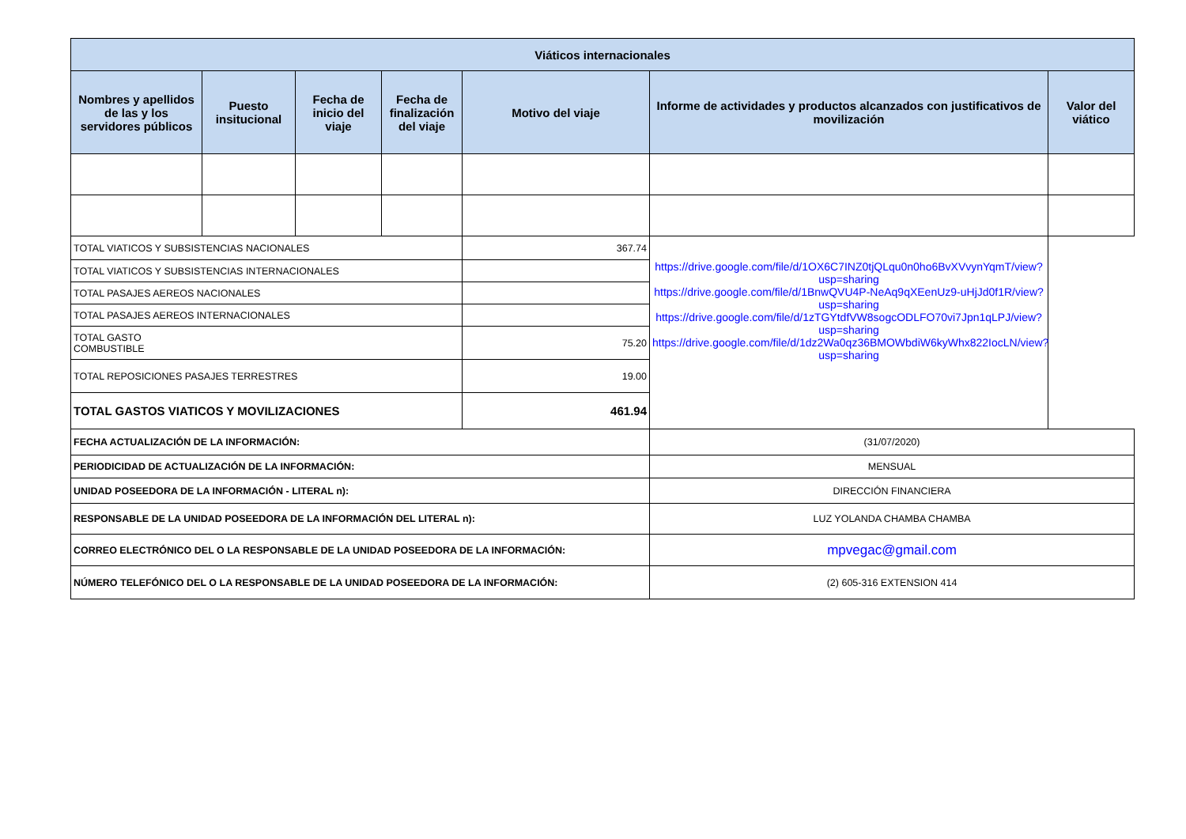| Viáticos internacionales | | | | | | |
| --- | --- | --- | --- | --- | --- | --- |
| Nombres y apellidos de las y los servidores públicos | Puesto insitucional | Fecha de inicio del viaje | Fecha de finalización del viaje | Motivo del viaje | Informe de actividades y productos alcanzados con justificativos de movilización | Valor del viático |
| TOTAL VIATICOS Y SUBSISTENCIAS NACIONALES | | | | 367.74 | https://drive.google.com/file/d/1OX6C7INZ0tjQLqu0n0ho6BvXVvynYqmT/view?usp=sharing https://drive.google.com/file/d/1BnwQVU4P-NeAq9qXEenUz9-uHjJd0f1R/view?usp=sharing https://drive.google.com/file/d/1zTGYtdfVW8sogcODLFO70vi7Jpn1qLPJ/view?usp=sharing https://drive.google.com/file/d/1dz2Wa0qz36BMOWbdiW6kyWhx822IocLN/view?usp=sharing | |
| TOTAL VIATICOS Y SUBSISTENCIAS INTERNACIONALES | | | | | | |
| TOTAL PASAJES AEREOS NACIONALES | | | | | | |
| TOTAL PASAJES AEREOS INTERNACIONALES | | | | | | |
| TOTAL GASTO COMBUSTIBLE | | | | 75.20 | | |
| TOTAL REPOSICIONES PASAJES TERRESTRES | | | | 19.00 | | |
| TOTAL GASTOS VIATICOS Y MOVILIZACIONES | | | | 461.94 | | |
| FECHA ACTUALIZACIÓN DE LA INFORMACIÓN: | | | | | (31/07/2020) | |
| PERIODICIDAD DE ACTUALIZACIÓN DE LA INFORMACIÓN: | | | | | MENSUAL | |
| UNIDAD POSEEDORA DE LA INFORMACIÓN - LITERAL n): | | | | | DIRECCIÓN FINANCIERA | |
| RESPONSABLE DE LA UNIDAD POSEEDORA DE LA INFORMACIÓN DEL LITERAL n): | | | | | LUZ YOLANDA CHAMBA CHAMBA | |
| CORREO ELECTRÓNICO DEL O LA RESPONSABLE DE LA UNIDAD POSEEDORA DE LA INFORMACIÓN: | | | | | mpvegac@gmail.com | |
| NÚMERO TELEFÓNICO DEL O LA RESPONSABLE DE LA UNIDAD POSEEDORA DE LA INFORMACIÓN: | | | | | (2) 605-316 EXTENSION 414 | |